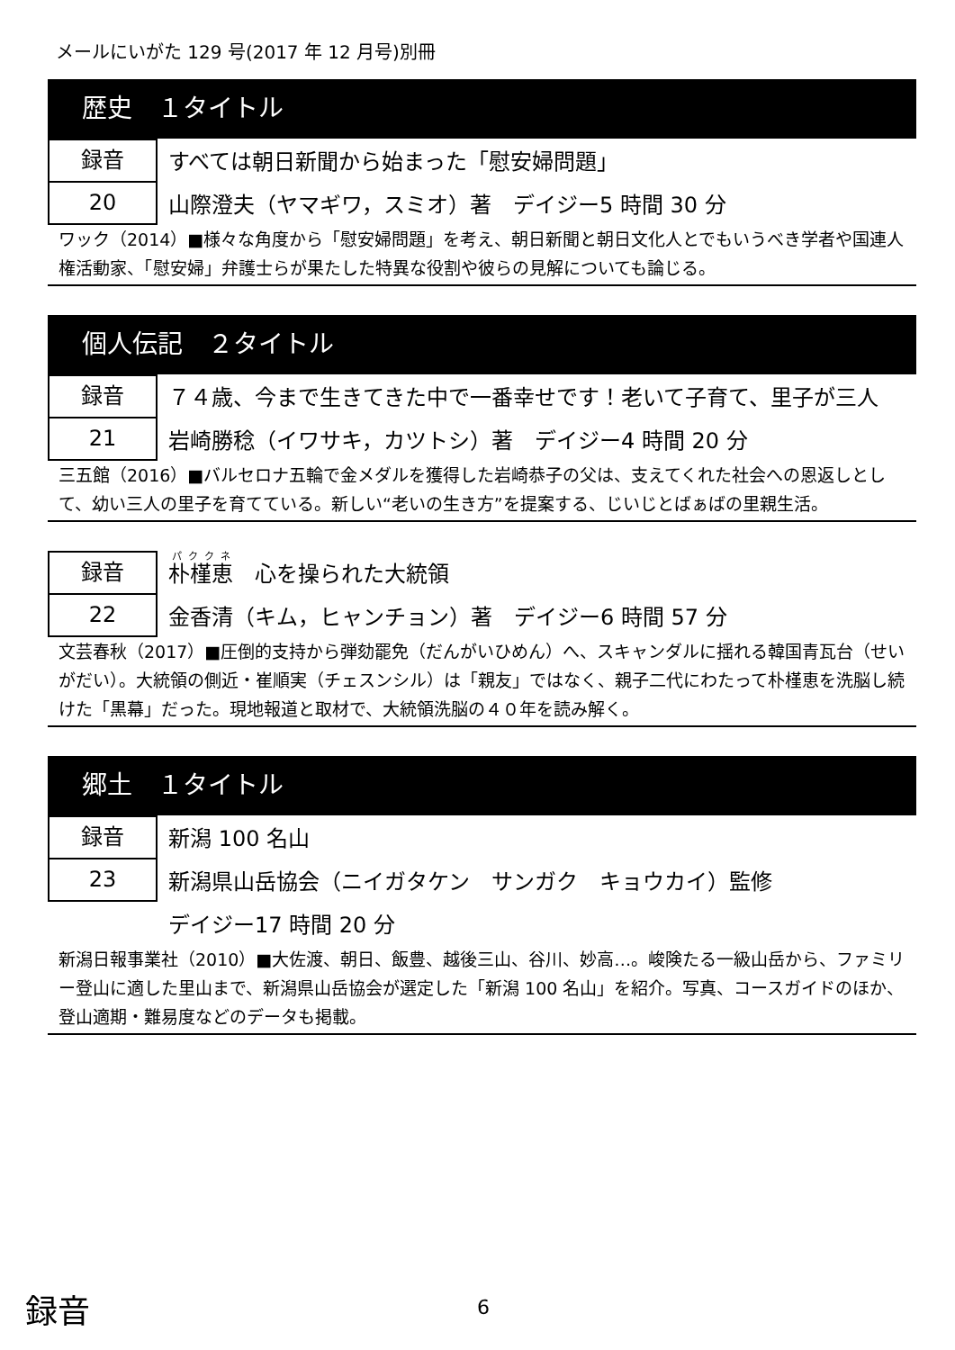メールにいがた 129 号(2017 年 12 月号)別冊
歴史　１タイトル
録音
20
すべては朝日新聞から始まった「慰安婦問題」
山際澄夫（ヤマギワ，スミオ）著　デイジー5 時間 30 分
ワック（2014）■様々な角度から「慰安婦問題」を考え、朝日新聞と朝日文化人とでもいうべき学者や国連人権活動家、「慰安婦」弁護士らが果たした特異な役割や彼らの見解についても論じる。
個人伝記　２タイトル
録音
21
７４歳、今まで生きてきた中で一番幸せです！老いて子育て、里子が三人
岩崎勝稔（イワサキ，カツトシ）著　デイジー4 時間 20 分
三五館（2016）■バルセロナ五輪で金メダルを獲得した岩崎恭子の父は、支えてくれた社会への恩返しとして、幼い三人の里子を育てている。新しい“老いの生き方”を提案する、じいじとばぁばの里親生活。
録音
22
朴槿恵　心を操られた大統領
金香清（キム，ヒャンチョン）著　デイジー6 時間 57 分
文芸春秋（2017）■圧倒的支持から弾劾罷免（だんがいひめん）へ、スキャンダルに揺れる韓国青瓦台（せいがだい）。大統領の側近・崔順実（チェスンシル）は「親友」ではなく、親子二代にわたって朴槿恵を洗脳し続けた「黒幕」だった。現地報道と取材で、大統領洗脳の４０年を読み解く。
郷土　１タイトル
録音
23
新潟 100 名山
新潟県山岳協会（ニイガタケン　サンガク　キョウカイ）監修
デイジー17 時間 20 分
新潟日報事業社（2010）■大佐渡、朝日、飯豊、越後三山、谷川、妙高…。峻険たる一級山岳から、ファミリー登山に適した里山まで、新潟県山岳協会が選定した「新潟 100 名山」を紹介。写真、コースガイドのほか、登山適期・難易度などのデータも掲載。
録音 6